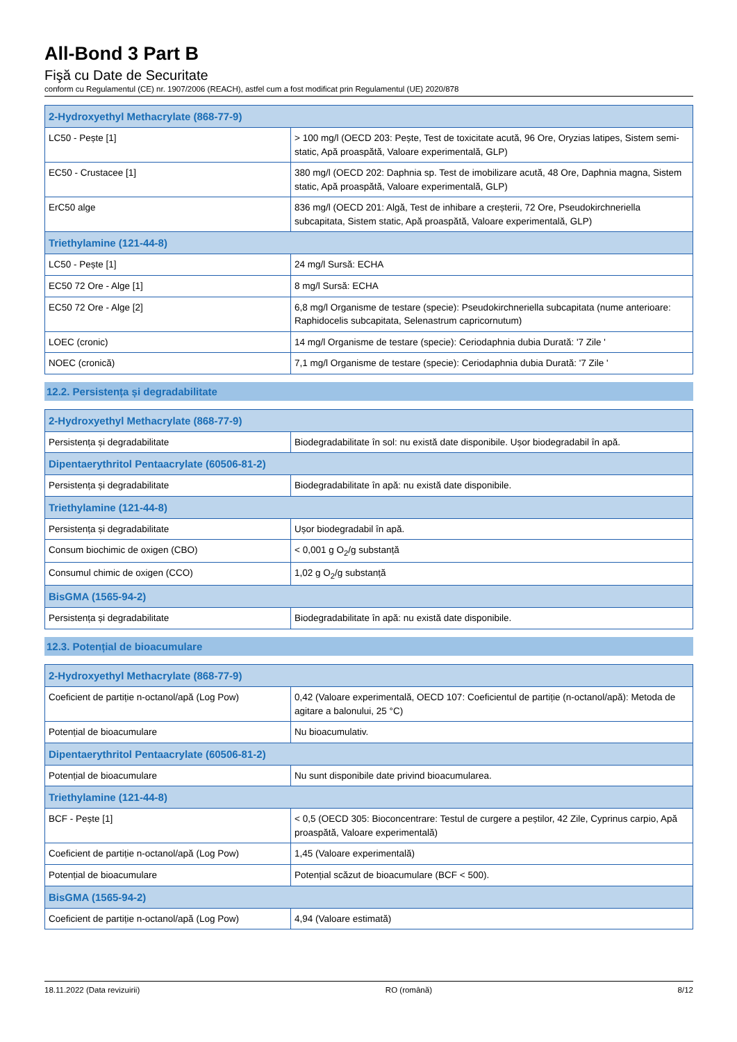All-Bond 3 Part B
Fişă cu Date de Securitate
conform cu Regulamentul (CE) nr. 1907/2006 (REACH), astfel cum a fost modificat prin Regulamentul (UE) 2020/878
| 2-Hydroxyethyl Methacrylate (868-77-9) | |
| --- | --- |
| LC50 - Pește [1] | > 100 mg/l (OECD 203: Pește, Test de toxicitate acută, 96 Ore, Oryzias latipes, Sistem semi-static, Apă proaspătă, Valoare experimentală, GLP) |
| EC50 - Crustacee [1] | 380 mg/l (OECD 202: Daphnia sp. Test de imobilizare acută, 48 Ore, Daphnia magna, Sistem static, Apă proaspătă, Valoare experimentală, GLP) |
| ErC50 alge | 836 mg/l (OECD 201: Algă, Test de inhibare a creșterii, 72 Ore, Pseudokirchneriella subcapitata, Sistem static, Apă proaspătă, Valoare experimentală, GLP) |
| Triethylamine (121-44-8) | |
| LC50 - Pește [1] | 24 mg/l Sursă: ECHA |
| EC50 72 Ore - Alge [1] | 8 mg/l Sursă: ECHA |
| EC50 72 Ore - Alge [2] | 6,8 mg/l Organisme de testare (specie): Pseudokirchneriella subcapitata (nume anterioare: Raphidocelis subcapitata, Selenastrum capricornutum) |
| LOEC (cronic) | 14 mg/l Organisme de testare (specie): Ceriodaphnia dubia Durată: '7 Zile ' |
| NOEC (cronică) | 7,1 mg/l Organisme de testare (specie): Ceriodaphnia dubia Durată: '7 Zile ' |
12.2. Persistența și degradabilitate
| 2-Hydroxyethyl Methacrylate (868-77-9) | |
| --- | --- |
| Persistența și degradabilitate | Biodegradabilitate în sol: nu există date disponibile. Ușor biodegradabil în apă. |
| Dipentaerythritol Pentaacrylate (60506-81-2) | |
| Persistența și degradabilitate | Biodegradabilitate în apă: nu există date disponibile. |
| Triethylamine (121-44-8) | |
| Persistența și degradabilitate | Ușor biodegradabil în apă. |
| Consum biochimic de oxigen (CBO) | < 0,001 g O<sub>2</sub>/g substanță |
| Consumul chimic de oxigen (CCO) | 1,02 g O<sub>2</sub>/g substanță |
| BisGMA (1565-94-2) | |
| Persistența și degradabilitate | Biodegradabilitate în apă: nu există date disponibile. |
12.3. Potențial de bioacumulare
| 2-Hydroxyethyl Methacrylate (868-77-9) | |
| --- | --- |
| Coeficient de partiție n-octanol/apă (Log Pow) | 0,42 (Valoare experimentală, OECD 107: Coeficientul de partiție (n-octanol/apă): Metoda de agitare a balonului, 25 °C) |
| Potențial de bioacumulare | Nu bioacumulativ. |
| Dipentaerythritol Pentaacrylate (60506-81-2) | |
| Potențial de bioacumulare | Nu sunt disponibile date privind bioacumularea. |
| Triethylamine (121-44-8) | |
| BCF - Pește [1] | < 0,5 (OECD 305: Bioconcentrare: Testul de curgere a peștilor, 42 Zile, Cyprinus carpio, Apă proaspătă, Valoare experimentală) |
| Coeficient de partiție n-octanol/apă (Log Pow) | 1,45 (Valoare experimentală) |
| Potențial de bioacumulare | Potențial scăzut de bioacumulare (BCF < 500). |
| BisGMA (1565-94-2) | |
| Coeficient de partiție n-octanol/apă (Log Pow) | 4,94 (Valoare estimată) |
18.11.2022 (Data revizuirii) RO (română) 8/12